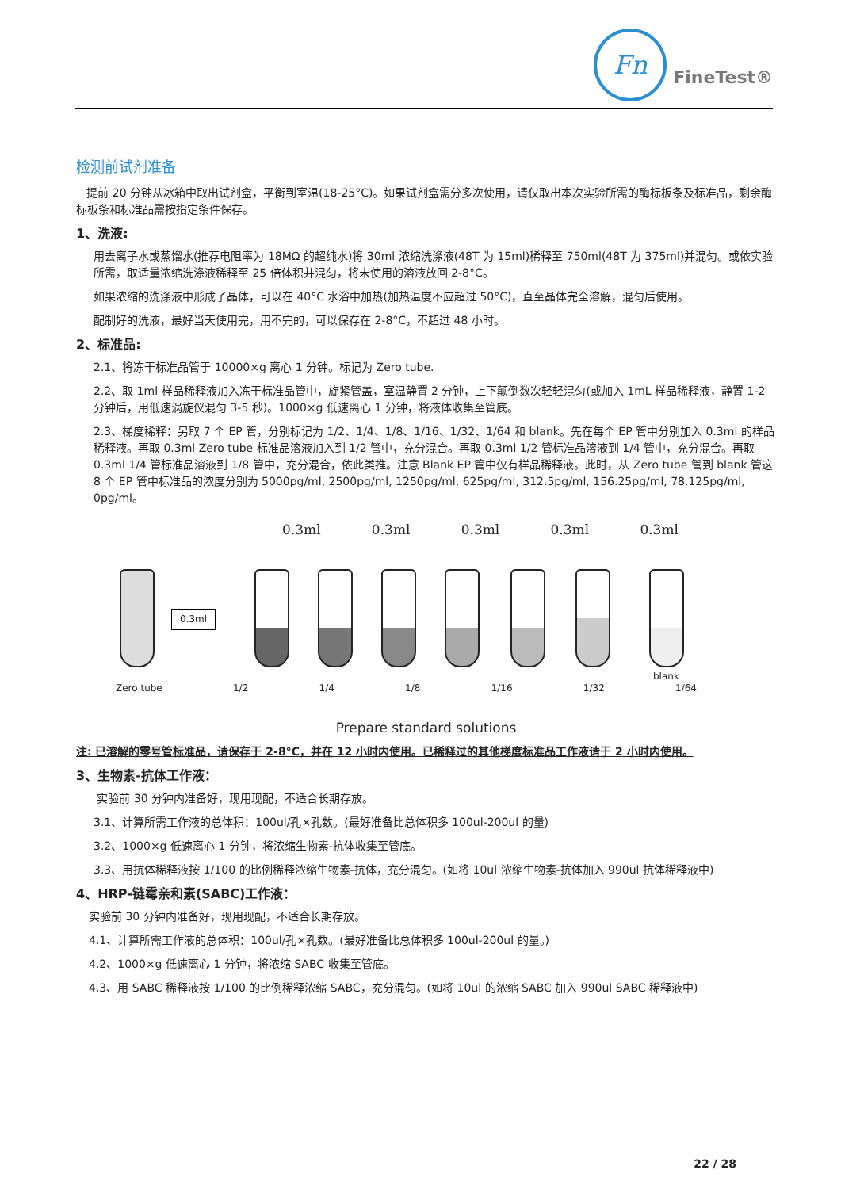Fn
FineTest®
检测前试剂准备
提前 20 分钟从冰箱中取出试剂盒，平衡到室温(18-25°C)。如果试剂盒需分多次使用，请仅取出本次实验所需的酶标板条及标准品，剩余酶标板条和标准品需按指定条件保存。
1、洗液:
用去离子水或蒸馏水(推荐电阻率为 18MΩ 的超纯水)将 30ml 浓缩洗涤液(48T 为 15ml)稀释至 750ml(48T 为 375ml)并混匀。或依实验所需，取适量浓缩洗涤液稀释至 25 倍体积并混匀，将未使用的溶液放回 2-8°C。
如果浓缩的洗涤液中形成了晶体，可以在 40°C 水浴中加热(加热温度不应超过 50°C)，直至晶体完全溶解，混匀后使用。
配制好的洗液，最好当天使用完，用不完的，可以保存在 2-8°C，不超过 48 小时。
2、标准品:
2.1、将冻干标准品管于 10000×g 离心 1 分钟。标记为 Zero tube.
2.2、取 1ml 样品稀释液加入冻干标准品管中，旋紧管盖，室温静置 2 分钟，上下颠倒数次轻轻混匀(或加入 1mL 样品稀释液，静置 1-2 分钟后，用低速涡旋仪混匀 3-5 秒)。1000×g 低速离心 1 分钟，将液体收集至管底。
2.3、梯度稀释：另取 7 个 EP 管，分别标记为 1/2、1/4、1/8、1/16、1/32、1/64 和 blank。先在每个 EP 管中分别加入 0.3ml 的样品稀释液。再取 0.3ml Zero tube 标准品溶液加入到 1/2 管中，充分混合。再取 0.3ml 1/2 管标准品溶液到 1/4 管中，充分混合。再取 0.3ml 1/4 管标准品溶液到 1/8 管中，充分混合，依此类推。注意 Blank EP 管中仅有样品稀释液。此时，从 Zero tube 管到 blank 管这 8 个 EP 管中标准品的浓度分别为 5000pg/ml, 2500pg/ml, 1250pg/ml, 625pg/ml, 312.5pg/ml, 156.25pg/ml, 78.125pg/ml, 0pg/ml。
0.3ml 0.3ml 0.3ml 0.3ml 0.3ml
0.3ml
blank
Zero tube 1/2 1/4 1/8 1/16 1/32 1/64
Prepare standard solutions
注: 已溶解的零号管标准品，请保存于 2-8°C，并在 12 小时内使用。已稀释过的其他梯度标准品工作液请于 2 小时内使用。
3、生物素-抗体工作液：
实验前 30 分钟内准备好，现用现配，不适合长期存放。
3.1、计算所需工作液的总体积：100ul/孔×孔数。(最好准备比总体积多 100ul-200ul 的量)
3.2、1000×g 低速离心 1 分钟，将浓缩生物素-抗体收集至管底。
3.3、用抗体稀释液按 1/100 的比例稀释浓缩生物素-抗体，充分混匀。(如将 10ul 浓缩生物素-抗体加入 990ul 抗体稀释液中)
4、HRP-链霉亲和素(SABC)工作液：
实验前 30 分钟内准备好，现用现配，不适合长期存放。
4.1、计算所需工作液的总体积：100ul/孔×孔数。(最好准备比总体积多 100ul-200ul 的量。)
4.2、1000×g 低速离心 1 分钟，将浓缩 SABC 收集至管底。
4.3、用 SABC 稀释液按 1/100 的比例稀释浓缩 SABC，充分混匀。(如将 10ul 的浓缩 SABC 加入 990ul SABC 稀释液中)
22 / 28